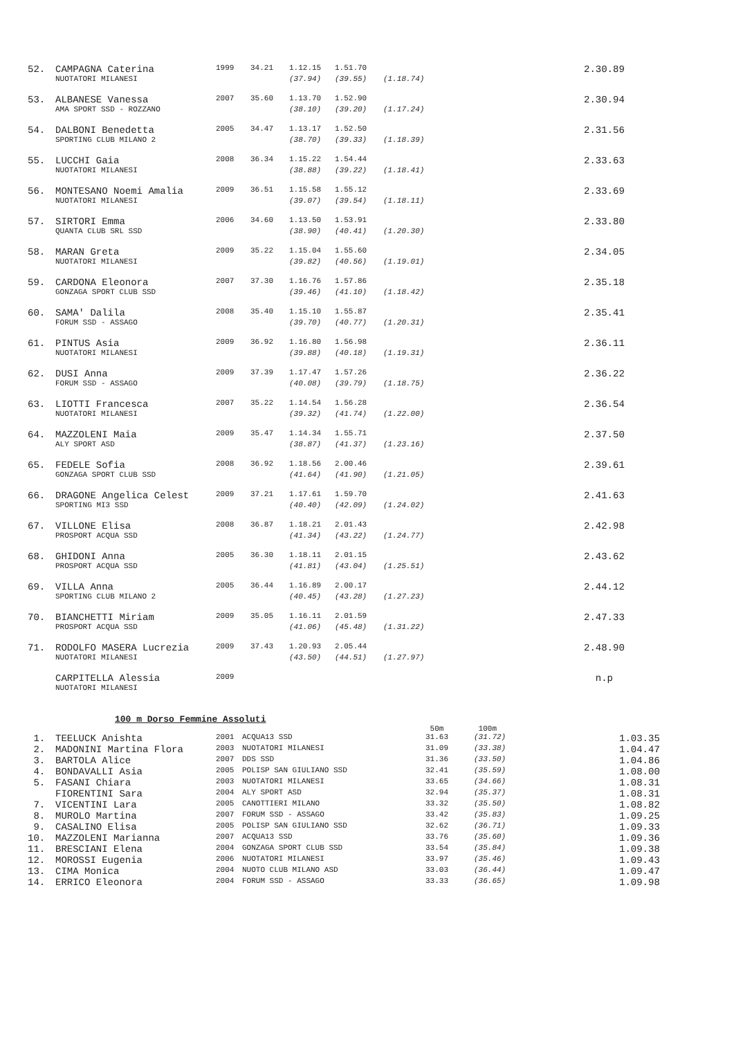| 52. | CAMPAGNA Caterina | 1999 | 34.21 | 1.12.15 | 1.51.70 | | 2.30.89 |
| | NUOTATORI MILANESI | | | (37.94) | (39.55) | (1.18.74) | |
| 53. | ALBANESE Vanessa | 2007 | 35.60 | 1.13.70 | 1.52.90 | | 2.30.94 |
| | AMA SPORT SSD - ROZZANO | | | (38.10) | (39.20) | (1.17.24) | |
| 54. | DALBONI Benedetta | 2005 | 34.47 | 1.13.17 | 1.52.50 | | 2.31.56 |
| | SPORTING CLUB MILANO 2 | | | (38.70) | (39.33) | (1.18.39) | |
| 55. | LUCCHI Gaia | 2008 | 36.34 | 1.15.22 | 1.54.44 | | 2.33.63 |
| | NUOTATORI MILANESI | | | (38.88) | (39.22) | (1.18.41) | |
| 56. | MONTESANO Noemi Amalia | 2009 | 36.51 | 1.15.58 | 1.55.12 | | 2.33.69 |
| | NUOTATORI MILANESI | | | (39.07) | (39.54) | (1.18.11) | |
| 57. | SIRTORI Emma | 2006 | 34.60 | 1.13.50 | 1.53.91 | | 2.33.80 |
| | QUANTA CLUB SRL SSD | | | (38.90) | (40.41) | (1.20.30) | |
| 58. | MARAN Greta | 2009 | 35.22 | 1.15.04 | 1.55.60 | | 2.34.05 |
| | NUOTATORI MILANESI | | | (39.82) | (40.56) | (1.19.01) | |
| 59. | CARDONA Eleonora | 2007 | 37.30 | 1.16.76 | 1.57.86 | | 2.35.18 |
| | GONZAGA SPORT CLUB SSD | | | (39.46) | (41.10) | (1.18.42) | |
| 60. | SAMA' Dalila | 2008 | 35.40 | 1.15.10 | 1.55.87 | | 2.35.41 |
| | FORUM SSD - ASSAGO | | | (39.70) | (40.77) | (1.20.31) | |
| 61. | PINTUS Asia | 2009 | 36.92 | 1.16.80 | 1.56.98 | | 2.36.11 |
| | NUOTATORI MILANESI | | | (39.88) | (40.18) | (1.19.31) | |
| 62. | DUSI Anna | 2009 | 37.39 | 1.17.47 | 1.57.26 | | 2.36.22 |
| | FORUM SSD - ASSAGO | | | (40.08) | (39.79) | (1.18.75) | |
| 63. | LIOTTI Francesca | 2007 | 35.22 | 1.14.54 | 1.56.28 | | 2.36.54 |
| | NUOTATORI MILANESI | | | (39.32) | (41.74) | (1.22.00) | |
| 64. | MAZZOLENI Maia | 2009 | 35.47 | 1.14.34 | 1.55.71 | | 2.37.50 |
| | ALY SPORT ASD | | | (38.87) | (41.37) | (1.23.16) | |
| 65. | FEDELE Sofia | 2008 | 36.92 | 1.18.56 | 2.00.46 | | 2.39.61 |
| | GONZAGA SPORT CLUB SSD | | | (41.64) | (41.90) | (1.21.05) | |
| 66. | DRAGONE Angelica Celest | 2009 | 37.21 | 1.17.61 | 1.59.70 | | 2.41.63 |
| | SPORTING MI3 SSD | | | (40.40) | (42.09) | (1.24.02) | |
| 67. | VILLONE Elisa | 2008 | 36.87 | 1.18.21 | 2.01.43 | | 2.42.98 |
| | PROSPORT ACQUA SSD | | | (41.34) | (43.22) | (1.24.77) | |
| 68. | GHIDONI Anna | 2005 | 36.30 | 1.18.11 | 2.01.15 | | 2.43.62 |
| | PROSPORT ACQUA SSD | | | (41.81) | (43.04) | (1.25.51) | |
| 69. | VILLA Anna | 2005 | 36.44 | 1.16.89 | 2.00.17 | | 2.44.12 |
| | SPORTING CLUB MILANO 2 | | | (40.45) | (43.28) | (1.27.23) | |
| 70. | BIANCHETTI Miriam | 2009 | 35.05 | 1.16.11 | 2.01.59 | | 2.47.33 |
| | PROSPORT ACQUA SSD | | | (41.06) | (45.48) | (1.31.22) | |
| 71. | RODOLFO MASERA Lucrezia | 2009 | 37.43 | 1.20.93 | 2.05.44 | | 2.48.90 |
| | NUOTATORI MILANESI | | | (43.50) | (44.51) | (1.27.97) | |
| | CARPITELLA Alessia | 2009 | | | | | n.p |
| | NUOTATORI MILANESI | | | | | | |
100 m Dorso Femmine Assoluti
| | | | | 50m | 100m | |
| 1. | TEELUCK Anishta | 2001 | ACQUA13 SSD | 31.63 | (31.72) | 1.03.35 |
| 2. | MADONINI Martina Flora | 2003 | NUOTATORI MILANESI | 31.09 | (33.38) | 1.04.47 |
| 3. | BARTOLA Alice | 2007 | DDS SSD | 31.36 | (33.50) | 1.04.86 |
| 4. | BONDAVALLI Asia | 2005 | POLISP SAN GIULIANO SSD | 32.41 | (35.59) | 1.08.00 |
| 5. | FASANI Chiara | 2003 | NUOTATORI MILANESI | 33.65 | (34.66) | 1.08.31 |
| | FIORENTINI Sara | 2004 | ALY SPORT ASD | 32.94 | (35.37) | 1.08.31 |
| 7. | VICENTINI Lara | 2005 | CANOTTIERI MILANO | 33.32 | (35.50) | 1.08.82 |
| 8. | MUROLO Martina | 2007 | FORUM SSD - ASSAGO | 33.42 | (35.83) | 1.09.25 |
| 9. | CASALINO Elisa | 2005 | POLISP SAN GIULIANO SSD | 32.62 | (36.71) | 1.09.33 |
| 10. | MAZZOLENI Marianna | 2007 | ACQUA13 SSD | 33.76 | (35.60) | 1.09.36 |
| 11. | BRESCIANI Elena | 2004 | GONZAGA SPORT CLUB SSD | 33.54 | (35.84) | 1.09.38 |
| 12. | MOROSSI Eugenia | 2006 | NUOTATORI MILANESI | 33.97 | (35.46) | 1.09.43 |
| 13. | CIMA Monica | 2004 | NUOTO CLUB MILANO ASD | 33.03 | (36.44) | 1.09.47 |
| 14. | ERRICO Eleonora | 2004 | FORUM SSD - ASSAGO | 33.33 | (36.65) | 1.09.98 |